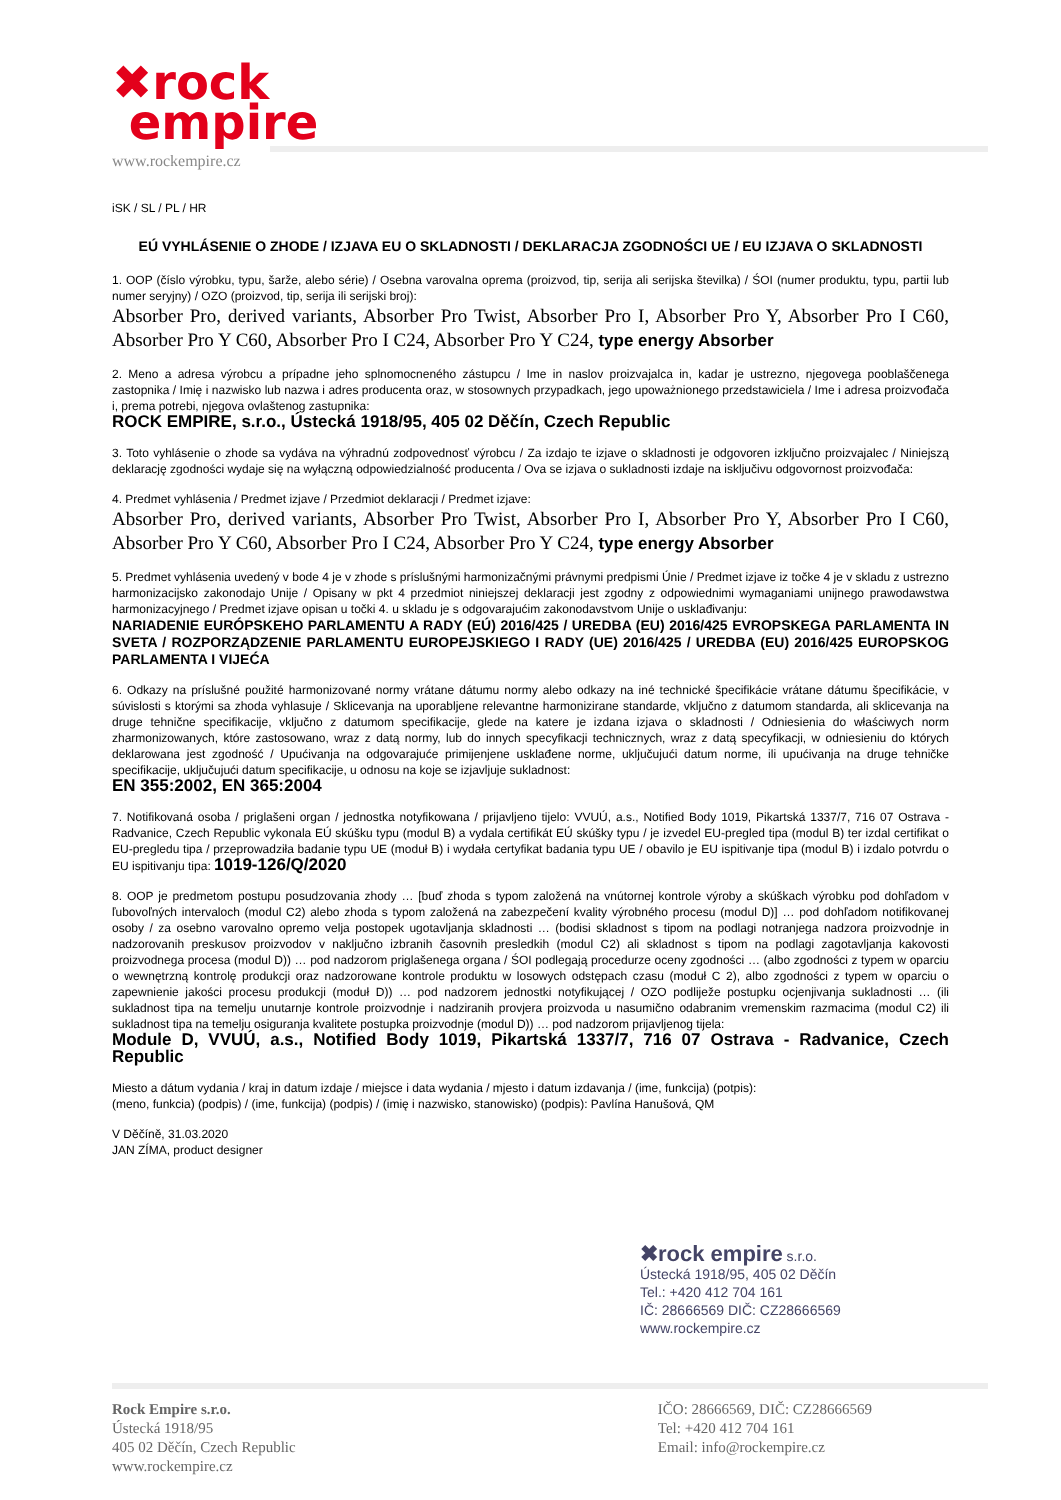✖rock
empire
www.rockempire.cz
iSK / SL / PL / HR
EÚ VYHLÁSENIE O ZHODE / IZJAVA EU O SKLADNOSTI / DEKLARACJA ZGODNOŚCI UE / EU IZJAVA O SKLADNOSTI
1. OOP (číslo výrobku, typu, šarže, alebo série) / Osebna varovalna oprema (proizvod, tip, serija ali serijska številka) / ŚOI (numer produktu, typu, partii lub numer seryjny) / OZO (proizvod, tip, serija ili serijski broj):
Absorber Pro, derived variants, Absorber Pro Twist, Absorber Pro I, Absorber Pro Y, Absorber Pro I C60, Absorber Pro Y C60, Absorber Pro I C24, Absorber Pro Y C24, type energy Absorber
2. Meno a adresa výrobcu a prípadne jeho splnomocneného zástupcu / Ime in naslov proizvajalca in, kadar je ustrezno, njegovega pooblaščenega zastopnika / Imię i nazwisko lub nazwa i adres producenta oraz, w stosownych przypadkach, jego upoważnionego przedstawiciela / Ime i adresa proizvođača i, prema potrebi, njegova ovlaštenog zastupnika:
ROCK EMPIRE, s.r.o., Ústecká 1918/95, 405 02 Děčín, Czech Republic
3. Toto vyhlásenie o zhode sa vydáva na výhradnú zodpovednosť výrobcu / Za izdajo te izjave o skladnosti je odgovoren izključno proizvajalec / Niniejszą deklarację zgodności wydaje się na wyłączną odpowiedzialność producenta / Ova se izjava o sukladnosti izdaje na isključivu odgovornost proizvođača:
4. Predmet vyhlásenia / Predmet izjave / Przedmiot deklaracji / Predmet izjave:
Absorber Pro, derived variants, Absorber Pro Twist, Absorber Pro I, Absorber Pro Y, Absorber Pro I C60, Absorber Pro Y C60, Absorber Pro I C24, Absorber Pro Y C24, type energy Absorber
5. Predmet vyhlásenia uvedený v bode 4 je v zhode s príslušnými harmonizačnými právnymi predpismi Únie / Predmet izjave iz točke 4 je v skladu z ustrezno harmonizacijsko zakonodajo Unije / Opisany w pkt 4 przedmiot niniejszej deklaracji jest zgodny z odpowiednimi wymaganiami unijnego prawodawstwa harmonizacyjnego / Predmet izjave opisan u točki 4. u skladu je s odgovarajućim zakonodavstvom Unije o usklađivanju:
NARIADENIE EURÓPSKEHO PARLAMENTU A RADY (EÚ) 2016/425 / UREDBA (EU) 2016/425 EVROPSKEGA PARLAMENTA IN SVETA / ROZPORZĄDZENIE PARLAMENTU EUROPEJSKIEGO I RADY (UE) 2016/425 / UREDBA (EU) 2016/425 EUROPSKOG PARLAMENTA I VIJEĆA
6. Odkazy na príslušné použité harmonizované normy vrátane dátumu normy alebo odkazy na iné technické špecifikácie vrátane dátumu špecifikácie, v súvislosti s ktorými sa zhoda vyhlasuje / Sklicevanja na uporabljene relevantne harmonizirane standarde, vključno z datumom standarda, ali sklicevanja na druge tehnične specifikacije, vključno z datumom specifikacije, glede na katere je izdana izjava o skladnosti / Odniesienia do właściwych norm zharmonizowanych, które zastosowano, wraz z datą normy, lub do innych specyfikacji technicznych, wraz z datą specyfikacji, w odniesieniu do których deklarowana jest zgodność / Upućivanja na odgovarajuće primijenjene usklađene norme, uključujući datum norme, ili upućivanja na druge tehničke specifikacije, uključujući datum specifikacije, u odnosu na koje se izjavljuje sukladnost:
EN 355:2002, EN 365:2004
7. Notifikovaná osoba / priglašeni organ / jednostka notyfikowana / prijavljeno tijelo: VVUÚ, a.s., Notified Body 1019, Pikartská 1337/7, 716 07 Ostrava - Radvanice, Czech Republic vykonala EÚ skúšku typu (modul B) a vydala certifikát EÚ skúšky typu / je izvedel EU-pregled tipa (modul B) ter izdal certifikat o EU-pregledu tipa / przeprowadziła badanie typu UE (moduł B) i wydała certyfikat badania typu UE / obavilo je EU ispitivanje tipa (modul B) i izdalo potvrdu o EU ispitivanju tipa: 1019-126/Q/2020
8. OOP je predmetom postupu posudzovania zhody … [buď zhoda s typom založená na vnútornej kontrole výroby a skúškach výrobku pod dohľadom v ľubovoľných intervaloch (modul C2) alebo zhoda s typom založená na zabezpečení kvality výrobného procesu (modul D)] … pod dohľadom notifikovanej osoby / za osebno varovalno opremo velja postopek ugotavljanja skladnosti … (bodisi skladnost s tipom na podlagi notranjega nadzora proizvodnje in nadzorovanih preskusov proizvodov v naključno izbranih časovnih presledkih (modul C2) ali skladnost s tipom na podlagi zagotavljanja kakovosti proizvodnega procesa (modul D)) … pod nadzorom priglašenega organa / ŚOI podlegają procedurze oceny zgodności … (albo zgodności z typem w oparciu o wewnętrzną kontrolę produkcji oraz nadzorowane kontrole produktu w losowych odstępach czasu (moduł C 2), albo zgodności z typem w oparciu o zapewnienie jakości procesu produkcji (moduł D)) … pod nadzorem jednostki notyfikującej / OZO podliježe postupku ocjenjivanja sukladnosti … (ili sukladnost tipa na temelju unutarnje kontrole proizvodnje i nadziranih provjera proizvoda u nasumično odabranim vremenskim razmacima (modul C2) ili sukladnost tipa na temelju osiguranja kvalitete postupka proizvodnje (modul D)) … pod nadzorom prijavljenog tijela:
Module D, VVUÚ, a.s., Notified Body 1019, Pikartská 1337/7, 716 07 Ostrava - Radvanice, Czech Republic
Miesto a dátum vydania / kraj in datum izdaje / miejsce i data wydania / mjesto i datum izdavanja / (ime, funkcija) (potpis):
(meno, funkcia) (podpis) / (ime, funkcija) (podpis) / (imię i nazwisko, stanowisko) (podpis): Pavlína Hanušová, QM
V Děčíně, 31.03.2020
JAN ZÍMA, product designer
✖rock empire s.r.o.
Ústecká 1918/95, 405 02 Děčín
Tel.: +420 412 704 161
IČ: 28666569 DIČ: CZ28666569
www.rockempire.cz
Rock Empire s.r.o.
Ústecká 1918/95
405 02 Děčín, Czech Republic
www.rockempire.cz
IČO: 28666569, DIČ: CZ28666569
Tel: +420 412 704 161
Email: info@rockempire.cz